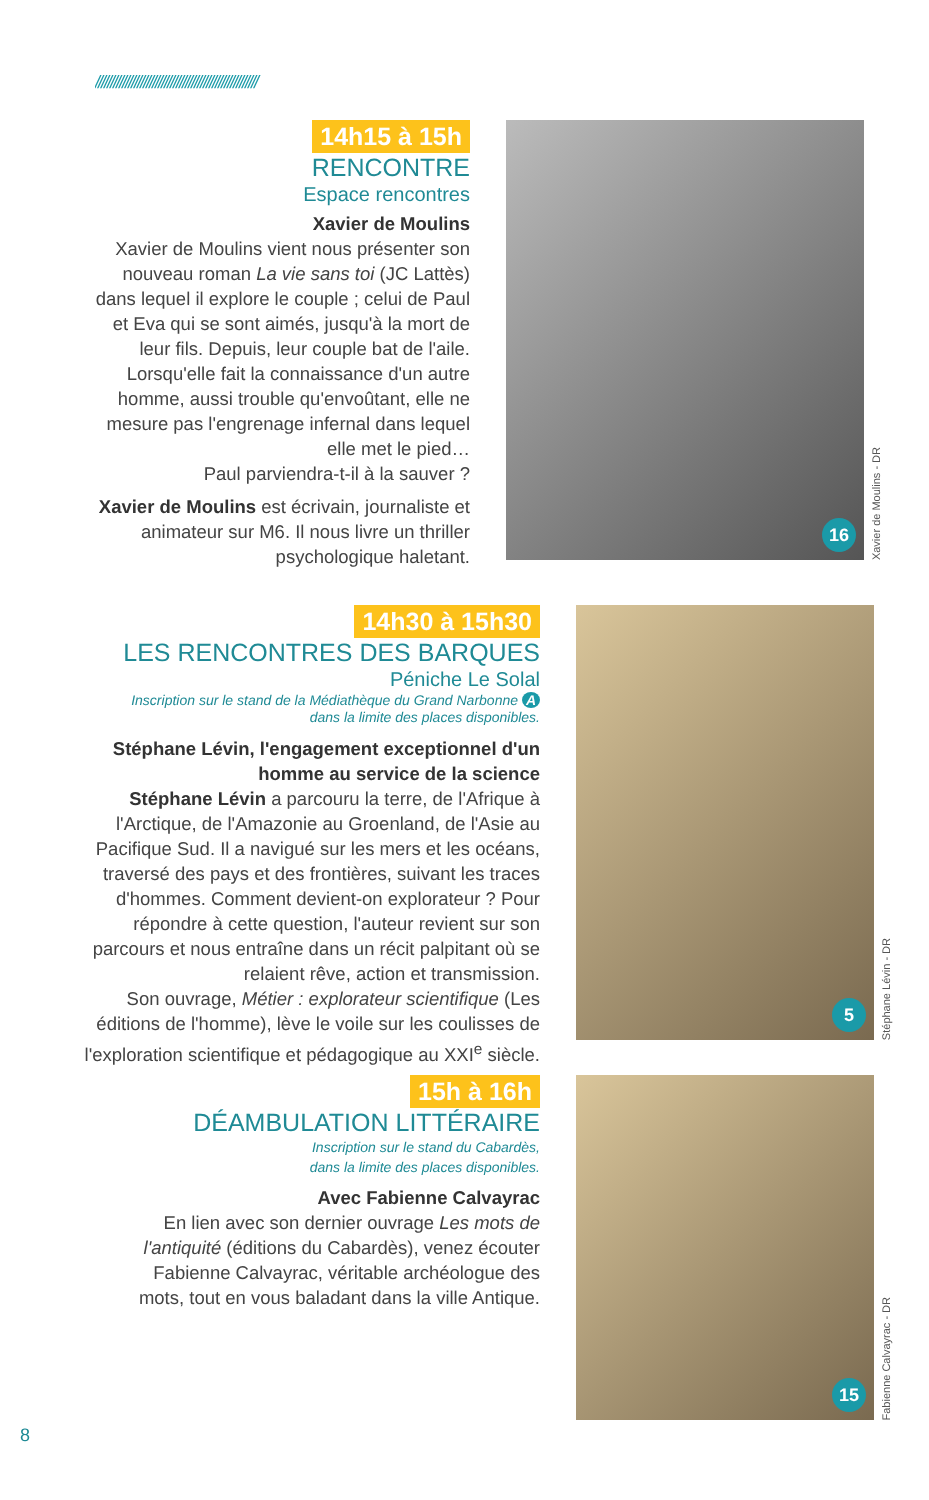//////////////////////////////////////////////////////
14h15 à 15h
RENCONTRE
Espace rencontres
Xavier de Moulins
Xavier de Moulins vient nous présenter son nouveau roman La vie sans toi (JC Lattès) dans lequel il explore le couple ; celui de Paul et Eva qui se sont aimés, jusqu'à la mort de leur fils. Depuis, leur couple bat de l'aile. Lorsqu'elle fait la connaissance d'un autre homme, aussi trouble qu'envoûtant, elle ne mesure pas l'engrenage infernal dans lequel elle met le pied…
Paul parviendra-t-il à la sauver ?
Xavier de Moulins est écrivain, journaliste et animateur sur M6. Il nous livre un thriller psychologique haletant.
16
Xavier de Moulins - DR
14h30 à 15h30
LES RENCONTRES DES BARQUES
Péniche Le Solal
Inscription sur le stand de la Médiathèque du Grand Narbonne A
dans la limite des places disponibles.
Stéphane Lévin, l'engagement exceptionnel d'un homme au service de la science
Stéphane Lévin a parcouru la terre, de l'Afrique à l'Arctique, de l'Amazonie au Groenland, de l'Asie au Pacifique Sud. Il a navigué sur les mers et les océans, traversé des pays et des frontières, suivant les traces d'hommes. Comment devient-on explorateur ? Pour répondre à cette question, l'auteur revient sur son parcours et nous entraîne dans un récit palpitant où se relaient rêve, action et transmission.
Son ouvrage, Métier : explorateur scientifique (Les éditions de l'homme), lève le voile sur les coulisses de l'exploration scientifique et pédagogique au XXI<sup>e</sup> siècle.
5
Stéphane Lévin - DR
15h à 16h
DÉAMBULATION LITTÉRAIRE
Inscription sur le stand du Cabardès,
dans la limite des places disponibles.
Avec Fabienne Calvayrac
En lien avec son dernier ouvrage Les mots de l'antiquité (éditions du Cabardès), venez écouter Fabienne Calvayrac, véritable archéologue des mots, tout en vous baladant dans la ville Antique.
15
Fabienne Calvayrac - DR
8